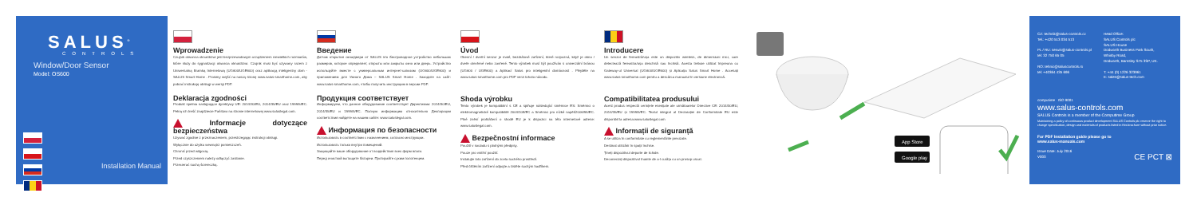SALUS<sup>®</sup>
CONTROLS
Window/Door Sensor
Model: OS600
Installation Manual
Wprowadzenie
Czujnik otwarcia okna/drzwi jest bezprzewodowym urządzeniem niewielkich rozmiarów, które służy do sygnalizacji otwarcia okna/drzwi. Czujnik musi być używany razem z Uniwersalną Bramką Internetową (UG600/UGE600) oraz aplikacją inteligentny dom - SALUS Smart Home . Prosimy wejść na naszą stronę www.salus-smarthome.com, aby pobrać instrukcję obsługi w wersji PDF.
Deklaracja zgodności
Produkt spełnia następujące dyrektywy UE: 2014/30/EU, 2014/35/EU oraz 1999/5/EC. Pełną ich treść znajdziecie Państwo na stronie internetowej www.saluslegal.com.
Informacje dotyczące bezpieczeństwa
Używać zgodnie z przeznaczeniem, przestrzegając instrukcji obsługi.
Wyłącznie do użytku wewnątrz pomieszczeń.
Chronić przed wilgocią.
Przed czyszczeniem należy odłączyć zasilanie.
Przecierać suchą ściereczką.
Введение
Датчик открытия окна/двери от SALUS это беспроводное устройство небольших размеров, которое определяет, открыты или закрыты окно или дверь. Устройство используйте вместе с универсальным интернет-шлюзом (UG600/UGE600) и приложением для Умного Дома – SALUS Smart Home . Заходите на сайт: www.salus-smarthome.com, чтобы получить инструкцию в версии PDF.
Продукция соответствует
Информируем, что данное оборудование соответствует Директивам: 2014/30/EU, 2014/35/EU и 1999/5/EC. Полную информацию относительно Декларации соответствия найдете на нашем сайте: www.saluslegal.com.
Информация по безопасности
Использовать в соответствии с назначением, согласно инструкции.
Использовать только внутри помещений.
Защищайте ваше оборудование от воздействия всех форм влаги.
Перед очисткой вытащите батареи. Протирайте сухим полотенцем.
Úvod
Okenní / dveřní senzor je malé, bezdrátové zařízení, které rozpozná, když je okno / dveře otevřené nebo zavřené. Tento výrobek musí být používán s univerzální bránou (UG600 / UGE600) a Aplikací Salus pro inteligentní domácnost . Přejděte na www.salus-smarthome.com pro PDF verzi tohoto návodu.
Shoda výrobku
Tento výrobek je kompatibilní s CE a splňuje následující směrnice ES: Směrnici o elektromagnetické kompatibilitě 2004/108/EC a Směrnici pro nízké napětí2006/95/EC. Plné znění prohlášení o shodě EU je k dispozici na této internetové adrese: www.saluslegal.com.
Bezpečnostní informace
Použití v souladu s platnými předpisy.
Pouze pro vnitřní použití.
Instalujte toto zařízení do zcela suchého prostředí.
Před čištěním zařízení odpojte a čistěte suchým hadříkem.
Introducere
Un senzor de fereastră/ușa este un dispozitiv wireless, de dimensiuni mici, care detectează fereastra/ușa deschisă sau închisă. Acesta trebuie utilizat împreuna cu Gateway-ul Universal (UG600/UGE600) și Aplicația Salus Smart Home . Accesați www.salus-smarthome.com pentru a descărca manualul în versiune electronică.
Compatibilitatea produsului
Acest produs respectă cerințele esențiale ale următoarelor Directive CE: 2014/30/EU, 2014/35/EU și 1999/5/EC. Textul integral al Declarației de Conformitate EU este disponibil la adresa:www.saluslegal.com
Informații de siguranță
A se utiliza în conformitate cu reglementările precizate.
Destinat utilizării în spații închise.
Țineți dispozitivul departe de lichide.
Deconectați dispozitivul înainte de a-l curăța cu un prosop uscat.
App Store
Google play
CZ: technik@salus-controls.cz
Tel.: +420 513 034 513
PL / RU: serwis@salus-controls.pl
tel: 32 750 65 05
RO: tehnic@saluscontrols.ro
tel: +40364 435 696
Head Office:
SALUS Controls plc
SALUS House
Dodworth Business Park South,
Whinby Road,
Dodworth, Barnsley S75 3SP, UK.
T: +44 (0) 1226 323961
E: sales@salus-tech.com
computime ISO 9001
www.salus-controls.com
SALUS Controls is a member of the Computime Group
Maintaining a policy of continuous product development SALUS Controls plc reserve the right to change specification, design and materials of products listed in this brochure without prior notice.
For PDF Installation guide please go to
www.salus-manuals.com
Issue Date: July 2016
V003 CE PCT ⊠